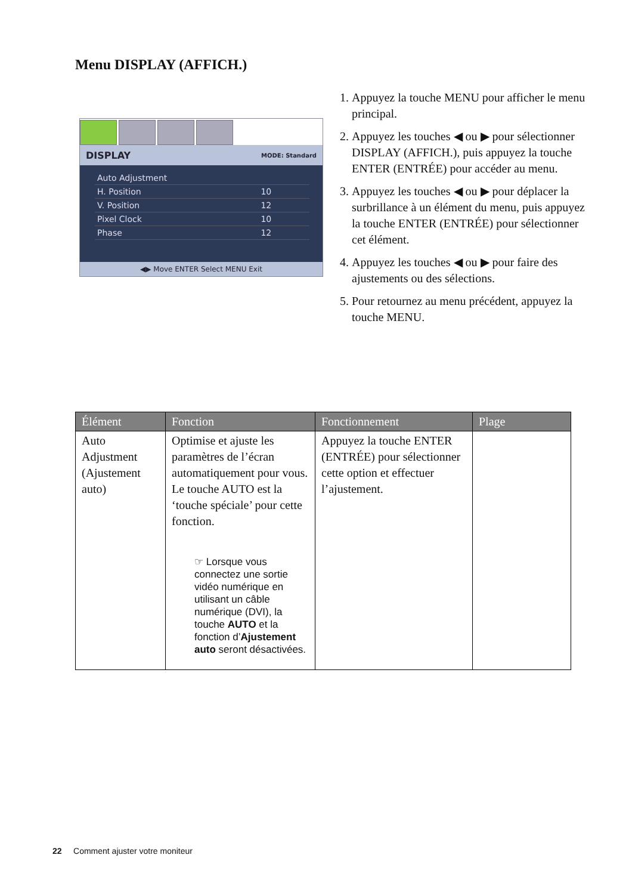Menu DISPLAY (AFFICH.)
DISPLAY MODE: Standard
| Auto Adjustment | |
| H. Position | 10 |
| V. Position | 12 |
| Pixel Clock | 10 |
| Phase | 12 |
◀▶ Move ENTER Select MENU Exit
1. Appuyez la touche MENU pour afficher le menu principal.
2. Appuyez les touches ◀ ou ▶ pour sélectionner DISPLAY (AFFICH.), puis appuyez la touche ENTER (ENTRÉE) pour accéder au menu.
3. Appuyez les touches ◀ ou ▶ pour déplacer la surbrillance à un élément du menu, puis appuyez la touche ENTER (ENTRÉE) pour sélectionner cet élément.
4. Appuyez les touches ◀ ou ▶ pour faire des ajustements ou des sélections.
5. Pour retournez au menu précédent, appuyez la touche MENU.
| Élément | Fonction | Fonctionnement | Plage |
| --- | --- | --- | --- |
| Auto Adjustment (Ajustement auto) | Optimise et ajuste les paramètres de l’écran automatiquement pour vous. Le touche AUTO est la ‘touche spéciale’ pour cette fonction. ☞ Lorsque vous connectez une sortie vidéo numérique en utilisant un câble numérique (DVI), la touche AUTO et la fonction d’ Ajustement auto seront désactivées. | Appuyez la touche ENTER (ENTRÉE) pour sélectionner cette option et effectuer l’ajustement. | |
22 Comment ajuster votre moniteur